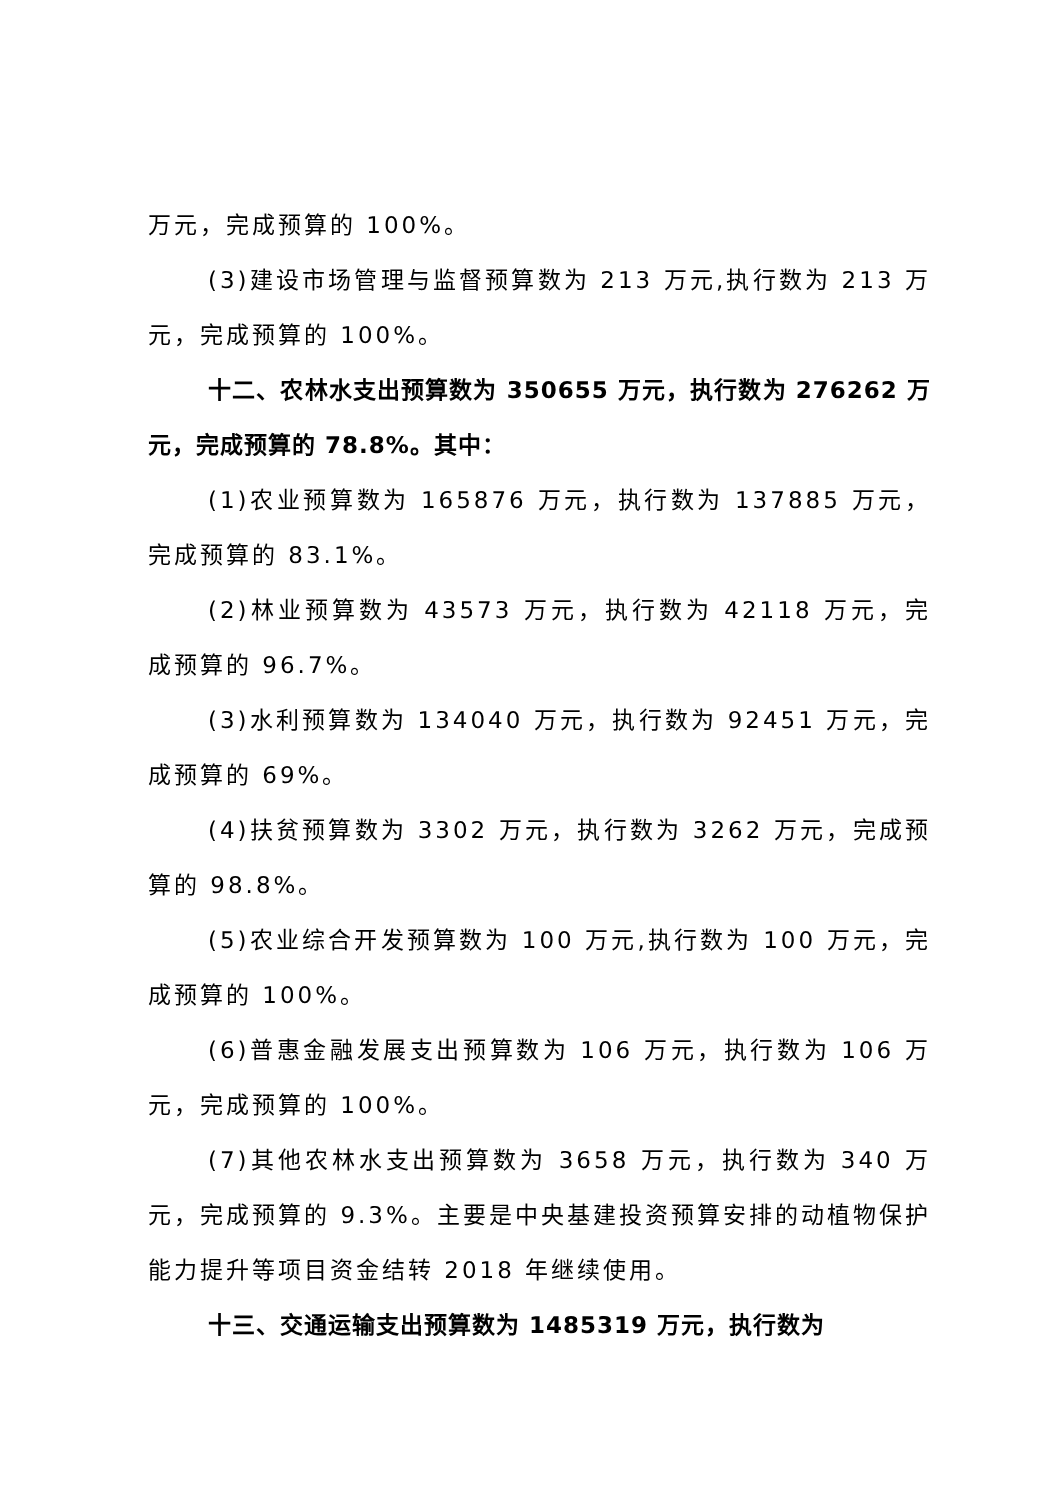万元，完成预算的 100%。
(3)建设市场管理与监督预算数为 213 万元,执行数为 213 万元，完成预算的 100%。
十二、农林水支出预算数为 350655 万元，执行数为 276262 万元，完成预算的 78.8%。其中：
(1)农业预算数为 165876 万元，执行数为 137885 万元，完成预算的 83.1%。
(2)林业预算数为 43573 万元，执行数为 42118 万元，完成预算的 96.7%。
(3)水利预算数为 134040 万元，执行数为 92451 万元，完成预算的 69%。
(4)扶贫预算数为 3302 万元，执行数为 3262 万元，完成预算的 98.8%。
(5)农业综合开发预算数为 100 万元,执行数为 100 万元，完成预算的 100%。
(6)普惠金融发展支出预算数为 106 万元，执行数为 106 万元，完成预算的 100%。
(7)其他农林水支出预算数为 3658 万元，执行数为 340 万元，完成预算的 9.3%。主要是中央基建投资预算安排的动植物保护能力提升等项目资金结转 2018 年继续使用。
十三、交通运输支出预算数为 1485319 万元，执行数为